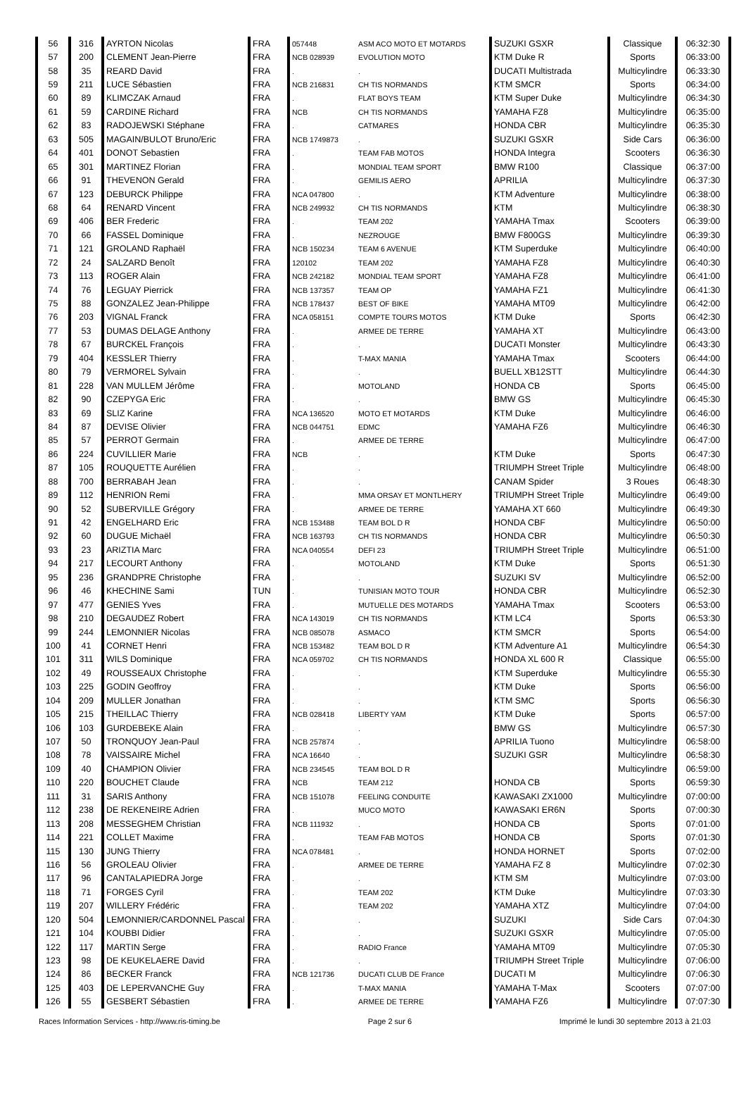| 56 | 316 | AYRTON Nicolas | FRA | 057448 | ASM ACO MOTO ET MOTARDS | SUZUKI GSXR | Classique | 06:32:30 |
| 57 | 200 | CLEMENT Jean-Pierre | FRA | NCB 028939 | EVOLUTION MOTO | KTM Duke R | Sports | 06:33:00 |
| 58 | 35 | REARD David | FRA | . | . | DUCATI Multistrada | Multicylindre | 06:33:30 |
| 59 | 211 | LUCE Sébastien | FRA | NCB 216831 | CH TIS NORMANDS | KTM SMCR | Sports | 06:34:00 |
| 60 | 89 | KLIMCZAK Arnaud | FRA | . | FLAT BOYS TEAM | KTM Super Duke | Multicylindre | 06:34:30 |
| 61 | 59 | CARDINE Richard | FRA | NCB | CH TIS NORMANDS | YAMAHA FZ8 | Multicylindre | 06:35:00 |
| 62 | 83 | RADOJEWSKI Stéphane | FRA | . | CATMARES | HONDA CBR | Multicylindre | 06:35:30 |
| 63 | 505 | MAGAIN/BULOT Bruno/Eric | FRA | NCB 1749873 | . | SUZUKI GSXR | Side Cars | 06:36:00 |
| 64 | 401 | DONOT Sebastien | FRA | . | TEAM FAB MOTOS | HONDA Integra | Scooters | 06:36:30 |
| 65 | 301 | MARTINEZ Florian | FRA | . | MONDIAL TEAM SPORT | BMW R100 | Classique | 06:37:00 |
| 66 | 91 | THEVENON Gerald | FRA | . | GEMILIS AERO | APRILIA | Multicylindre | 06:37:30 |
| 67 | 123 | DEBURCK Philippe | FRA | NCA 047800 | . | KTM Adventure | Multicylindre | 06:38:00 |
| 68 | 64 | RENARD Vincent | FRA | NCB 249932 | CH TIS NORMANDS | KTM | Multicylindre | 06:38:30 |
| 69 | 406 | BER Frederic | FRA | . | TEAM 202 | YAMAHA Tmax | Scooters | 06:39:00 |
| 70 | 66 | FASSEL Dominique | FRA | . | NEZROUGE | BMW F800GS | Multicylindre | 06:39:30 |
| 71 | 121 | GROLAND Raphaël | FRA | NCB 150234 | TEAM 6 AVENUE | KTM Superduke | Multicylindre | 06:40:00 |
| 72 | 24 | SALZARD Benoît | FRA | 120102 | TEAM 202 | YAMAHA FZ8 | Multicylindre | 06:40:30 |
| 73 | 113 | ROGER Alain | FRA | NCB 242182 | MONDIAL TEAM SPORT | YAMAHA FZ8 | Multicylindre | 06:41:00 |
| 74 | 76 | LEGUAY Pierrick | FRA | NCB 137357 | TEAM OP | YAMAHA FZ1 | Multicylindre | 06:41:30 |
| 75 | 88 | GONZALEZ Jean-Philippe | FRA | NCB 178437 | BEST OF BIKE | YAMAHA MT09 | Multicylindre | 06:42:00 |
| 76 | 203 | VIGNAL Franck | FRA | NCA 058151 | COMPTE TOURS MOTOS | KTM Duke | Sports | 06:42:30 |
| 77 | 53 | DUMAS DELAGE Anthony | FRA | . | ARMEE DE TERRE | YAMAHA XT | Multicylindre | 06:43:00 |
| 78 | 67 | BURCKEL François | FRA | . | . | DUCATI Monster | Multicylindre | 06:43:30 |
| 79 | 404 | KESSLER Thierry | FRA | . | T-MAX MANIA | YAMAHA Tmax | Scooters | 06:44:00 |
| 80 | 79 | VERMOREL Sylvain | FRA | . | . | BUELL XB12STT | Multicylindre | 06:44:30 |
| 81 | 228 | VAN MULLEM Jérôme | FRA | . | MOTOLAND | HONDA CB | Sports | 06:45:00 |
| 82 | 90 | CZEPYGA Eric | FRA | . | . | BMW GS | Multicylindre | 06:45:30 |
| 83 | 69 | SLIZ Karine | FRA | NCA 136520 | MOTO ET MOTARDS | KTM Duke | Multicylindre | 06:46:00 |
| 84 | 87 | DEVISE Olivier | FRA | NCB 044751 | EDMC | YAMAHA FZ6 | Multicylindre | 06:46:30 |
| 85 | 57 | PERROT Germain | FRA | . | ARMEE DE TERRE | | Multicylindre | 06:47:00 |
| 86 | 224 | CUVILLIER Marie | FRA | NCB | . | KTM Duke | Sports | 06:47:30 |
| 87 | 105 | ROUQUETTE Aurélien | FRA | . | . | TRIUMPH Street Triple | Multicylindre | 06:48:00 |
| 88 | 700 | BERRABAH Jean | FRA | . | . | CANAM Spider | 3 Roues | 06:48:30 |
| 89 | 112 | HENRION Remi | FRA | . | MMA ORSAY ET MONTLHERY | TRIUMPH Street Triple | Multicylindre | 06:49:00 |
| 90 | 52 | SUBERVILLE Grégory | FRA | . | ARMEE DE TERRE | YAMAHA XT 660 | Multicylindre | 06:49:30 |
| 91 | 42 | ENGELHARD Eric | FRA | NCB 153488 | TEAM BOL D R | HONDA CBF | Multicylindre | 06:50:00 |
| 92 | 60 | DUGUE Michaël | FRA | NCB 163793 | CH TIS NORMANDS | HONDA CBR | Multicylindre | 06:50:30 |
| 93 | 23 | ARIZTIA Marc | FRA | NCA 040554 | DEFI 23 | TRIUMPH Street Triple | Multicylindre | 06:51:00 |
| 94 | 217 | LECOURT Anthony | FRA | . | MOTOLAND | KTM Duke | Sports | 06:51:30 |
| 95 | 236 | GRANDPRE Christophe | FRA | . | . | SUZUKI SV | Multicylindre | 06:52:00 |
| 96 | 46 | KHECHINE Sami | TUN | . | TUNISIAN MOTO TOUR | HONDA CBR | Multicylindre | 06:52:30 |
| 97 | 477 | GENIES Yves | FRA | . | MUTUELLE DES MOTARDS | YAMAHA Tmax | Scooters | 06:53:00 |
| 98 | 210 | DEGAUDEZ Robert | FRA | NCA 143019 | CH TIS NORMANDS | KTM LC4 | Sports | 06:53:30 |
| 99 | 244 | LEMONNIER Nicolas | FRA | NCB 085078 | ASMACO | KTM SMCR | Sports | 06:54:00 |
| 100 | 41 | CORNET Henri | FRA | NCB 153482 | TEAM BOL D R | KTM Adventure A1 | Multicylindre | 06:54:30 |
| 101 | 311 | WILS Dominique | FRA | NCA 059702 | CH TIS NORMANDS | HONDA XL 600 R | Classique | 06:55:00 |
| 102 | 49 | ROUSSEAUX Christophe | FRA | . | . | KTM Superduke | Multicylindre | 06:55:30 |
| 103 | 225 | GODIN Geoffroy | FRA | . | . | KTM Duke | Sports | 06:56:00 |
| 104 | 209 | MULLER Jonathan | FRA | . | . | KTM SMC | Sports | 06:56:30 |
| 105 | 215 | THEILLAC Thierry | FRA | NCB 028418 | LIBERTY YAM | KTM Duke | Sports | 06:57:00 |
| 106 | 103 | GURDEBEKE Alain | FRA | . | . | BMW GS | Multicylindre | 06:57:30 |
| 107 | 50 | TRONQUOY Jean-Paul | FRA | NCB 257874 | . | APRILIA Tuono | Multicylindre | 06:58:00 |
| 108 | 78 | VAISSAIRE Michel | FRA | NCA 16640 | . | SUZUKI GSR | Multicylindre | 06:58:30 |
| 109 | 40 | CHAMPION Olivier | FRA | NCB 234545 | TEAM BOL D R | | Multicylindre | 06:59:00 |
| 110 | 220 | BOUCHET Claude | FRA | NCB | TEAM 212 | HONDA CB | Sports | 06:59:30 |
| 111 | 31 | SARIS Anthony | FRA | NCB 151078 | FEELING CONDUITE | KAWASAKI ZX1000 | Multicylindre | 07:00:00 |
| 112 | 238 | DE REKENEIRE Adrien | FRA | . | MUCO MOTO | KAWASAKI ER6N | Sports | 07:00:30 |
| 113 | 208 | MESSEGHEM Christian | FRA | NCB 111932 | . | HONDA CB | Sports | 07:01:00 |
| 114 | 221 | COLLET Maxime | FRA | . | TEAM FAB MOTOS | HONDA CB | Sports | 07:01:30 |
| 115 | 130 | JUNG Thierry | FRA | NCA 078481 | . | HONDA HORNET | Sports | 07:02:00 |
| 116 | 56 | GROLEAU Olivier | FRA | . | ARMEE DE TERRE | YAMAHA FZ 8 | Multicylindre | 07:02:30 |
| 117 | 96 | CANTALAPIEDRA Jorge | FRA | . | . | KTM SM | Multicylindre | 07:03:00 |
| 118 | 71 | FORGES Cyril | FRA | . | TEAM 202 | KTM Duke | Multicylindre | 07:03:30 |
| 119 | 207 | WILLERY Frédéric | FRA | . | TEAM 202 | YAMAHA XTZ | Multicylindre | 07:04:00 |
| 120 | 504 | LEMONNIER/CARDONNEL Pascal | FRA | . | . | SUZUKI | Side Cars | 07:04:30 |
| 121 | 104 | KOUBBI Didier | FRA | . | . | SUZUKI GSXR | Multicylindre | 07:05:00 |
| 122 | 117 | MARTIN Serge | FRA | . | RADIO France | YAMAHA MT09 | Multicylindre | 07:05:30 |
| 123 | 98 | DE KEUKELAERE David | FRA | . | . | TRIUMPH Street Triple | Multicylindre | 07:06:00 |
| 124 | 86 | BECKER Franck | FRA | NCB 121736 | DUCATI CLUB DE France | DUCATI M | Multicylindre | 07:06:30 |
| 125 | 403 | DE LEPERVANCHE Guy | FRA | . | T-MAX MANIA | YAMAHA T-Max | Scooters | 07:07:00 |
| 126 | 55 | GESBERT Sébastien | FRA | . | ARMEE DE TERRE | YAMAHA FZ6 | Multicylindre | 07:07:30 |
Races Information Services - http://www.ris-timing.be Page 2 sur 6 Imprimé le lundi 30 septembre 2013 à 21:03